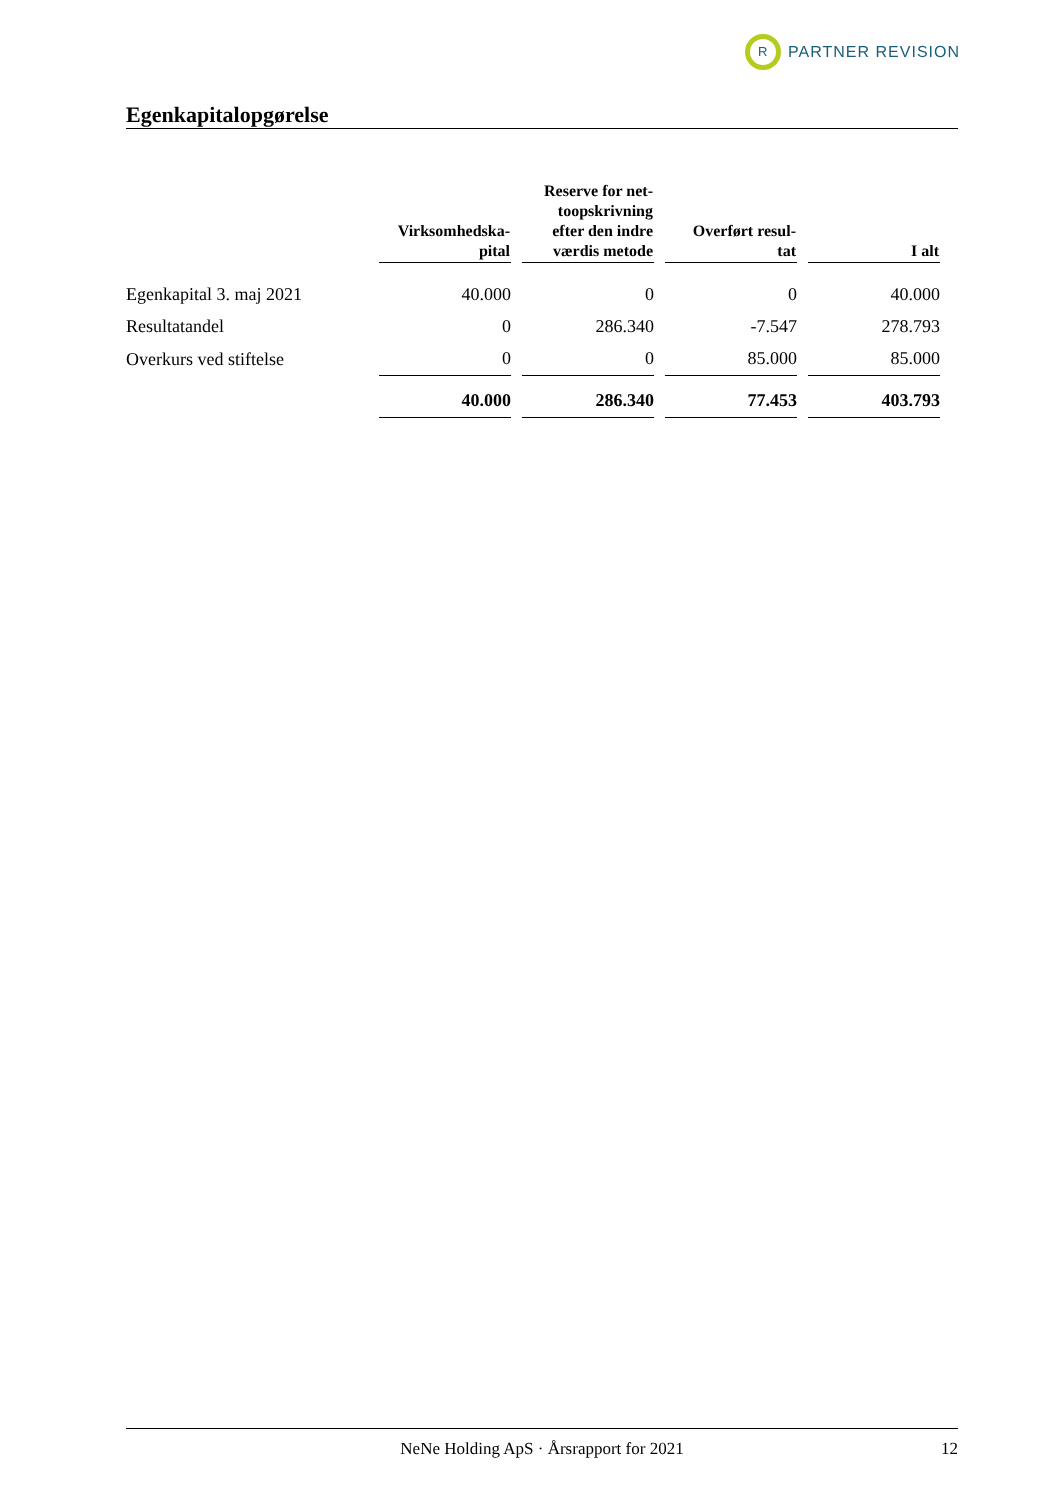R
PARTNER REVISION
Egenkapitalopgørelse
| | Virksomhedska- pital | Reserve for net- toopskrivning efter den indre værdis metode | Overført resul- tat | I alt |
| --- | --- | --- | --- | --- |
| Egenkapital 3. maj 2021 | 40.000 | 0 | 0 | 40.000 |
| Resultatandel | 0 | 286.340 | -7.547 | 278.793 |
| Overkurs ved stiftelse | 0 | 0 | 85.000 | 85.000 |
| | 40.000 | 286.340 | 77.453 | 403.793 |
NeNe Holding ApS · Årsrapport for 2021 12